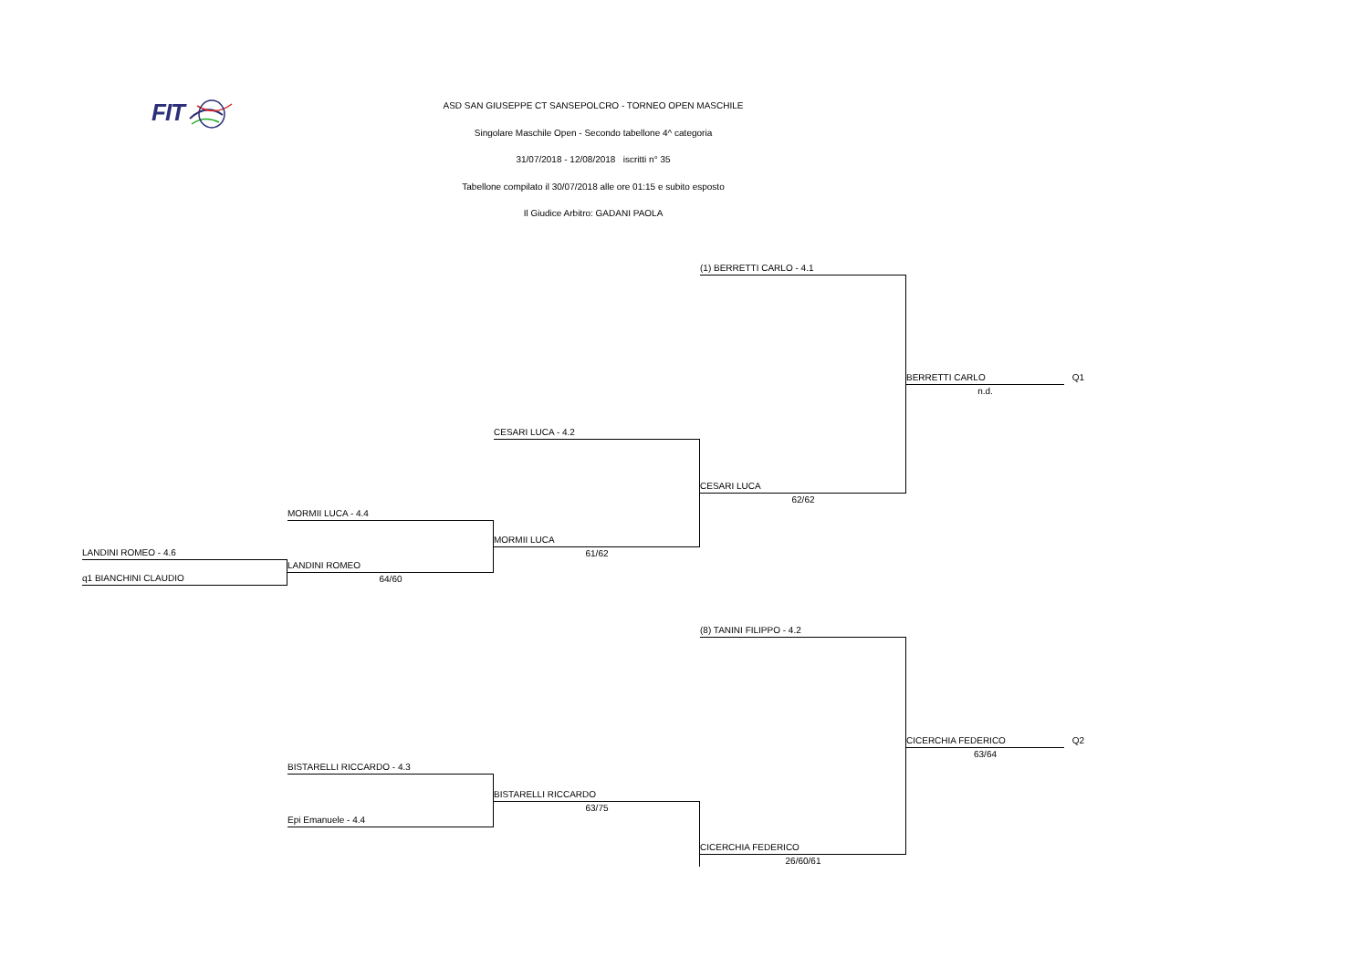FIT
ASD SAN GIUSEPPE CT SANSEPOLCRO - TORNEO OPEN MASCHILE
Singolare Maschile Open - Secondo tabellone 4^ categoria
31/07/2018 - 12/08/2018 iscritti n° 35
Tabellone compilato il 30/07/2018 alle ore 01:15 e subito esposto
Il Giudice Arbitro: GADANI PAOLA
(1) BERRETTI CARLO - 4.1
BERRETTI CARLO Q1
n.d.
CESARI LUCA - 4.2
CESARI LUCA
62/62
MORMII LUCA - 4.4
MORMII LUCA
61/62
LANDINI ROMEO - 4.6
LANDINI ROMEO
64/60
q1 BIANCHINI CLAUDIO
(8) TANINI FILIPPO - 4.2
CICERCHIA FEDERICO Q2
63/64
BISTARELLI RICCARDO - 4.3
BISTARELLI RICCARDO
63/75
Epi Emanuele - 4.4
CICERCHIA FEDERICO
26/60/61